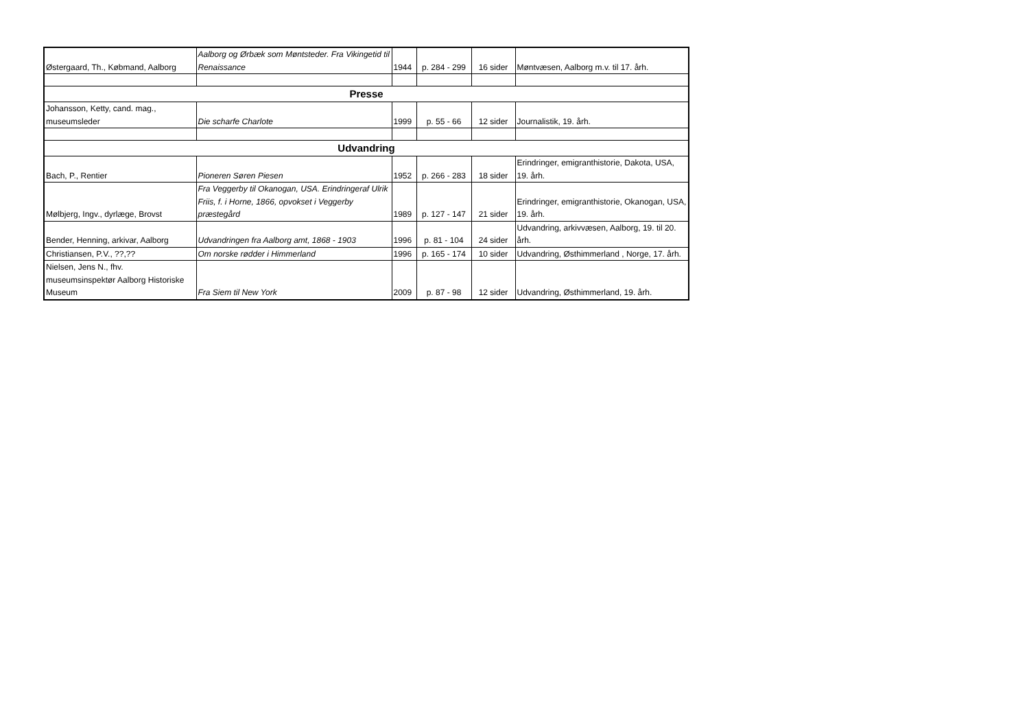| Østergaard, Th., Købmand, Aalborg | Aalborg og Ørbæk som Møntsteder. Fra Vikingetid til Renaissance | 1944 | p. 284 - 299 | 16 sider | Møntvæsen, Aalborg m.v. til 17. årh. |
| Presse | | | | | |
| Johansson, Ketty, cand. mag., museumsleder | Die scharfe Charlote | 1999 | p. 55 - 66 | 12 sider | Journalistik, 19. årh. |
| Udvandring | | | | | |
| Bach, P., Rentier | Pioneren Søren Piesen | 1952 | p. 266 - 283 | 18 sider | Erindringer, emigranthistorie, Dakota, USA, 19. årh. |
| Mølbjerg, Ingv., dyrlæge, Brovst | Fra Veggerby til Okanogan, USA. Erindringeraf Ulrik Friis, f. i Horne, 1866, opvokset i Veggerby præstegård | 1989 | p. 127 - 147 | 21 sider | Erindringer, emigranthistorie, Okanogan, USA, 19. årh. |
| Bender, Henning, arkivar, Aalborg | Udvandringen fra Aalborg amt, 1868 - 1903 | 1996 | p. 81 - 104 | 24 sider | Udvandring, arkivvæsen, Aalborg, 19. til 20. årh. |
| Christiansen, P.V., ??,?? | Om norske rødder i Himmerland | 1996 | p. 165 - 174 | 10 sider | Udvandring, Østhimmerland , Norge, 17. årh. |
| Nielsen, Jens N., fhv. museumsinspektør Aalborg Historiske Museum | Fra Siem til New York | 2009 | p. 87 - 98 | 12 sider | Udvandring, Østhimmerland, 19. årh. |